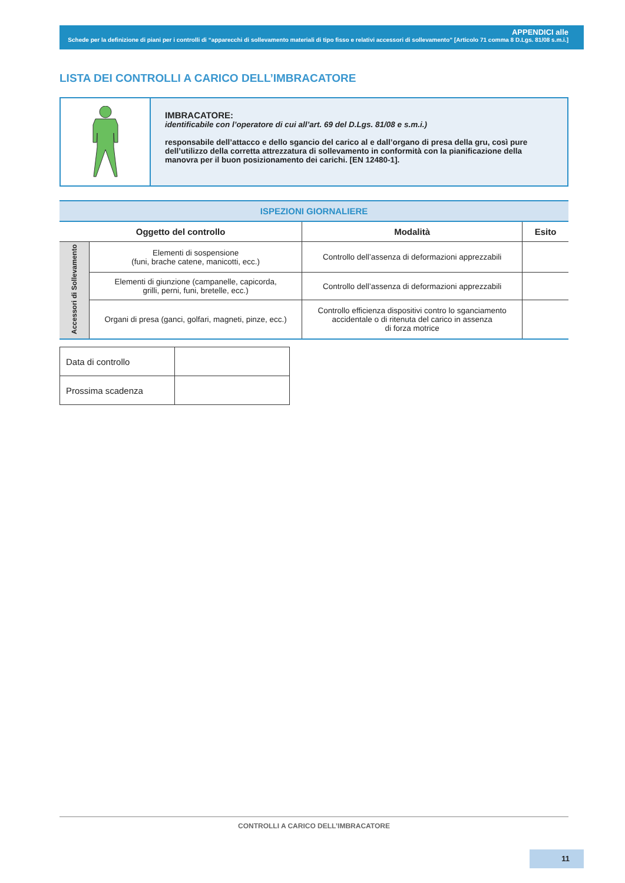APPENDICI alle
Schede per la definizione di piani per i controlli di “apparecchi di sollevamento materiali di tipo fisso e relativi accessori di sollevamento” [Articolo 71 comma 8 D.Lgs. 81/08 s.m.i.]
LISTA DEI CONTROLLI A CARICO DELL’IMBRACATORE
IMBRACATORE:
identificabile con l’operatore di cui all’art. 69 del D.Lgs. 81/08 e s.m.i.)
responsabile dell’attacco e dello sgancio del carico al e dall’organo di presa della gru, così pure dell’utilizzo della corretta attrezzatura di sollevamento in conformità con la pianificazione della manovra per il buon posizionamento dei carichi. [EN 12480-1].
| ISPEZIONI GIORNALIERE | | | |
| --- | --- | --- | --- |
| Oggetto del controllo | | Modalità | Esito |
| Accessori di Sollevamento | Elementi di sospensione (funi, brache catene, manicotti, ecc.) | Controllo dell’assenza di deformazioni apprezzabili | |
| | Elementi di giunzione (campanelle, capicorda, grilli, perni, funi, bretelle, ecc.) | Controllo dell’assenza di deformazioni apprezzabili | |
| | Organi di presa (ganci, golfari, magneti, pinze, ecc.) | Controllo efficienza dispositivi contro lo sganciamento accidentale o di ritenuta del carico in assenza di forza motrice | |
| Data di controllo | |
| Prossima scadenza | |
CONTROLLI A CARICO DELL’IMBRACATORE
11